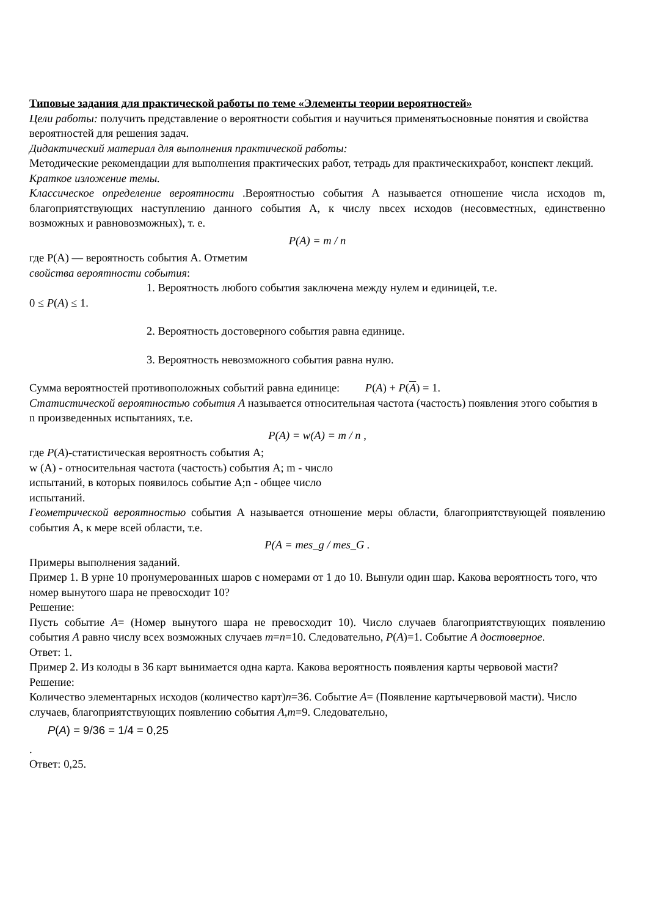Типовые задания для практической работы по теме «Элементы теории вероятностей»
Цели работы: получить представление о вероятности события и научиться применятьосновные понятия и свойства вероятностей для решения задач.
Дидактический материал для выполнения практической работы:
Методические рекомендации для выполнения практических работ, тетрадь для практическихработ, конспект лекций.
Краткое изложение темы.
Классическое определение вероятности .Вероятностью события А называется отношение числа исходов m, благоприятствующих наступлению данного события А, к числу nвсех исходов (несовместных, единственно возможных и равновозможных), т. е.
P(A) = m / n
где P(A) — вероятность события А. Отметим
свойства вероятности события:
1. Вероятность любого события заключена между нулем и единицей, т.е.
0 ≤ P(A) ≤ 1.
2. Вероятность достоверного события равна единице.
3. Вероятность невозможного события равна нулю.
Сумма вероятностей противоположных событий равна единице: P(A) + P(A) = 1.
Статистической вероятностью события A называется относительная частота (частость) появления этого события в n произведенных испытаниях, т.е.
P(A) = w(A) = m / n ,
где P(A)-статистическая вероятность события А;
w (А) - относительная частота (частость) события А; m - число
испытаний, в которых появилось событие А;n - общее число
испытаний.
Геометрической вероятностью события А называется отношение меры области, благоприятствующей появлению события А, к мере всей области, т.е.
P(A = mes_g / mes_G .
Примеры выполнения заданий.
Пример 1. В урне 10 пронумерованных шаров с номерами от 1 до 10. Вынули один шар. Какова вероятность того, что номер вынутого шара не превосходит 10?
Решение:
Пусть событие А= (Номер вынутого шара не превосходит 10). Число случаев благоприятствующих появлению события А равно числу всех возможных случаев m=n=10. Следовательно, P(A)=1. Событие А достоверное.
Ответ: 1.
Пример 2. Из колоды в 36 карт вынимается одна карта. Какова вероятность появления карты червовой масти?
Решение:
Количество элементарных исходов (количество карт)n=36. Событие А= (Появление картычервовой масти). Число случаев, благоприятствующих появлению события А,m=9. Следовательно,
P(A) = 9/36 = 1/4 = 0,25
.
Ответ: 0,25.